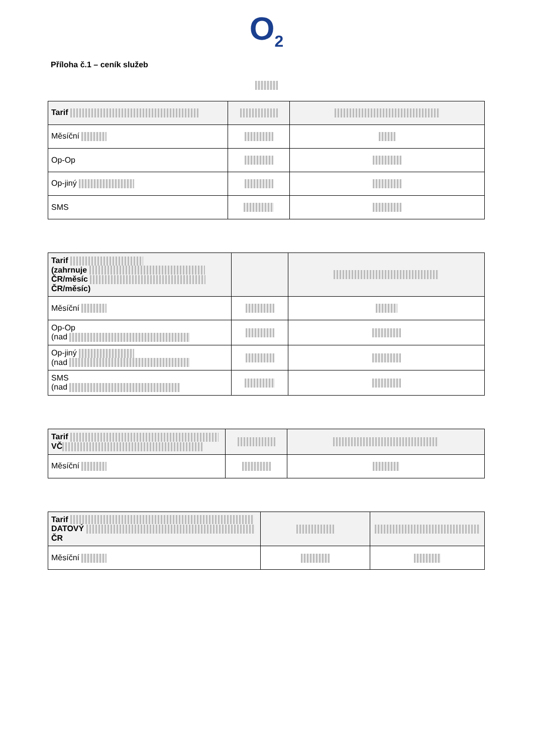O<sub>2</sub>
Příloha č.1 – ceník služeb
| Tarif | | |
| --- | --- | --- |
| Měsíční | | |
| Op-Op | | |
| Op-jiný | | |
| SMS | | |
| Tarif (zahrnuje ČR/měsíc ČR/měsíc) | | |
| --- | --- | --- |
| Měsíční | | |
| Op-Op (nad | | |
| Op-jiný (nad | | |
| SMS (nad | | |
| Tarif VČ | | |
| --- | --- | --- |
| Měsíční | | |
| Tarif DATOVÝ ČR | | |
| --- | --- | --- |
| Měsíční | | |